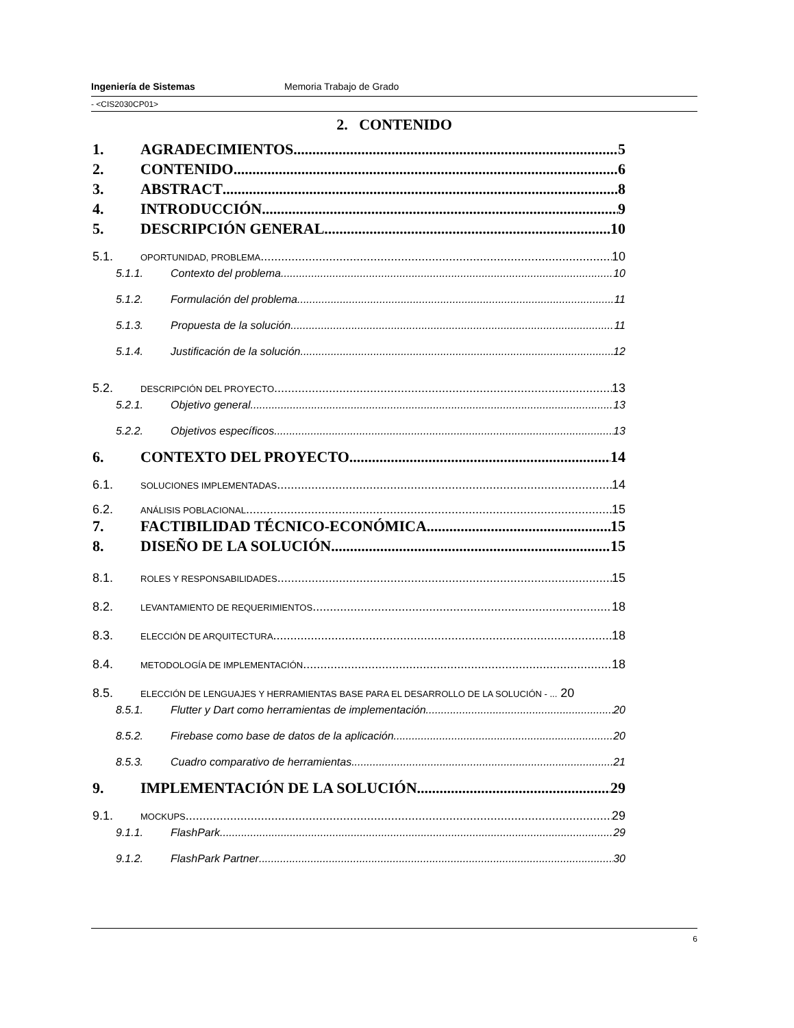Ingeniería de Sistemas Memoria Trabajo de Grado
- <CIS2030CP01>
2. CONTENIDO
1. AGRADECIMIENTOS 5
2. CONTENIDO 6
3. ABSTRACT 8
4. INTRODUCCIÓN 9
5. DESCRIPCIÓN GENERAL 10
5.1. OPORTUNIDAD, PROBLEMA 10
5.1.1. Contexto del problema 10
5.1.2. Formulación del problema 11
5.1.3. Propuesta de la solución 11
5.1.4. Justificación de la solución 12
5.2. DESCRIPCIÓN DEL PROYECTO 13
5.2.1. Objetivo general 13
5.2.2. Objetivos específicos 13
6. CONTEXTO DEL PROYECTO 14
6.1. SOLUCIONES IMPLEMENTADAS 14
6.2. ANÁLISIS POBLACIONAL 15
7. FACTIBILIDAD TÉCNICO-ECONÓMICA 15
8. DISEÑO DE LA SOLUCIÓN 15
8.1. ROLES Y RESPONSABILIDADES 15
8.2. LEVANTAMIENTO DE REQUERIMIENTOS 18
8.3. ELECCIÓN DE ARQUITECTURA 18
8.4. METODOLOGÍA DE IMPLEMENTACIÓN 18
8.5. ELECCIÓN DE LENGUAJES Y HERRAMIENTAS BASE PARA EL DESARROLLO DE LA SOLUCIÓN - ... 20
8.5.1. Flutter y Dart como herramientas de implementación 20
8.5.2. Firebase como base de datos de la aplicación 20
8.5.3. Cuadro comparativo de herramientas 21
9. IMPLEMENTACIÓN DE LA SOLUCIÓN 29
9.1. MOCKUPS 29
9.1.1. FlashPark 29
9.1.2. FlashPark Partner 30
6